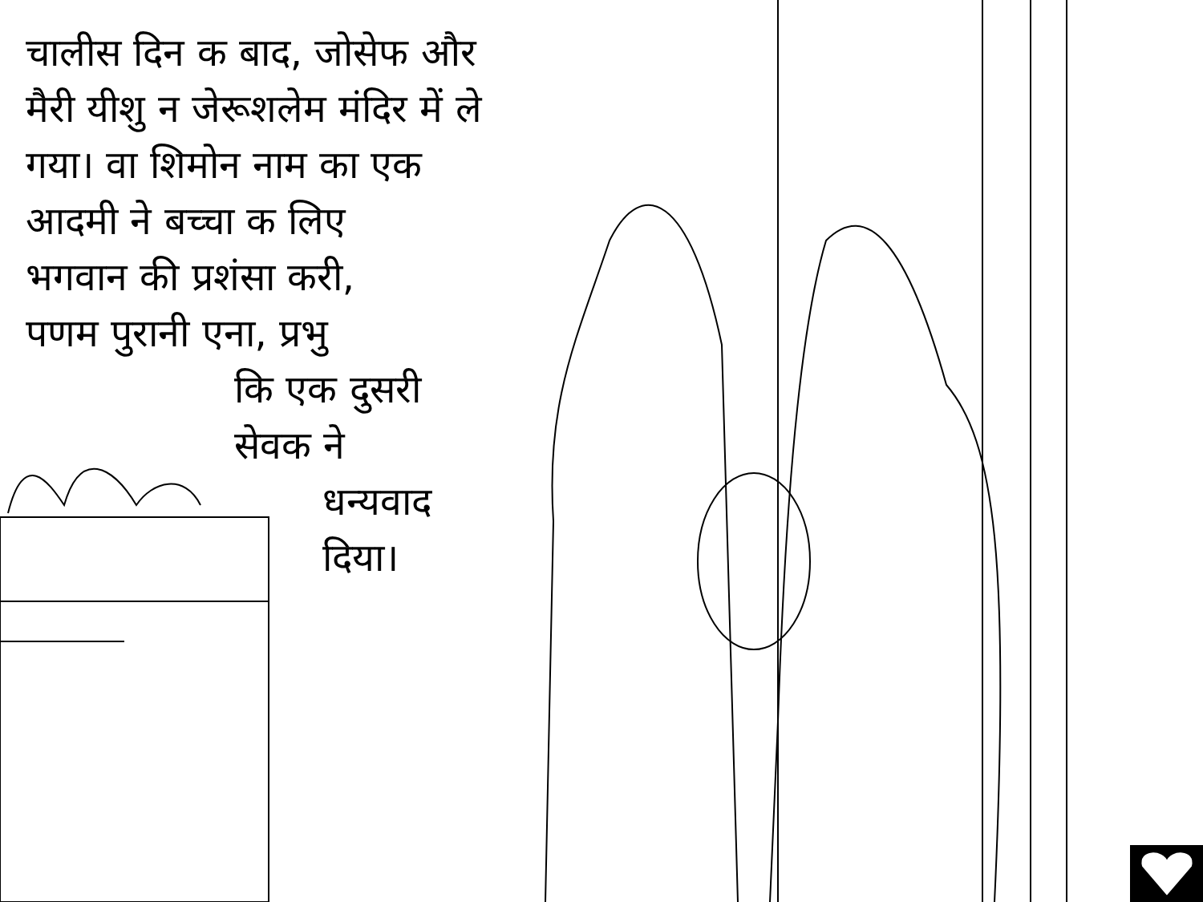चालीस दिन क बाद, जोसेफ और
मैरी यीशु न जेरूशलेम मंदिर में ले
गया। वा शिमोन नाम का एक
आदमी ने बच्चा क लिए
भगवान की प्रशंसा करी,
पणम पुरानी एना, प्रभु
कि एक दुसरी
सेवक ने
धन्यवाद
दिया।